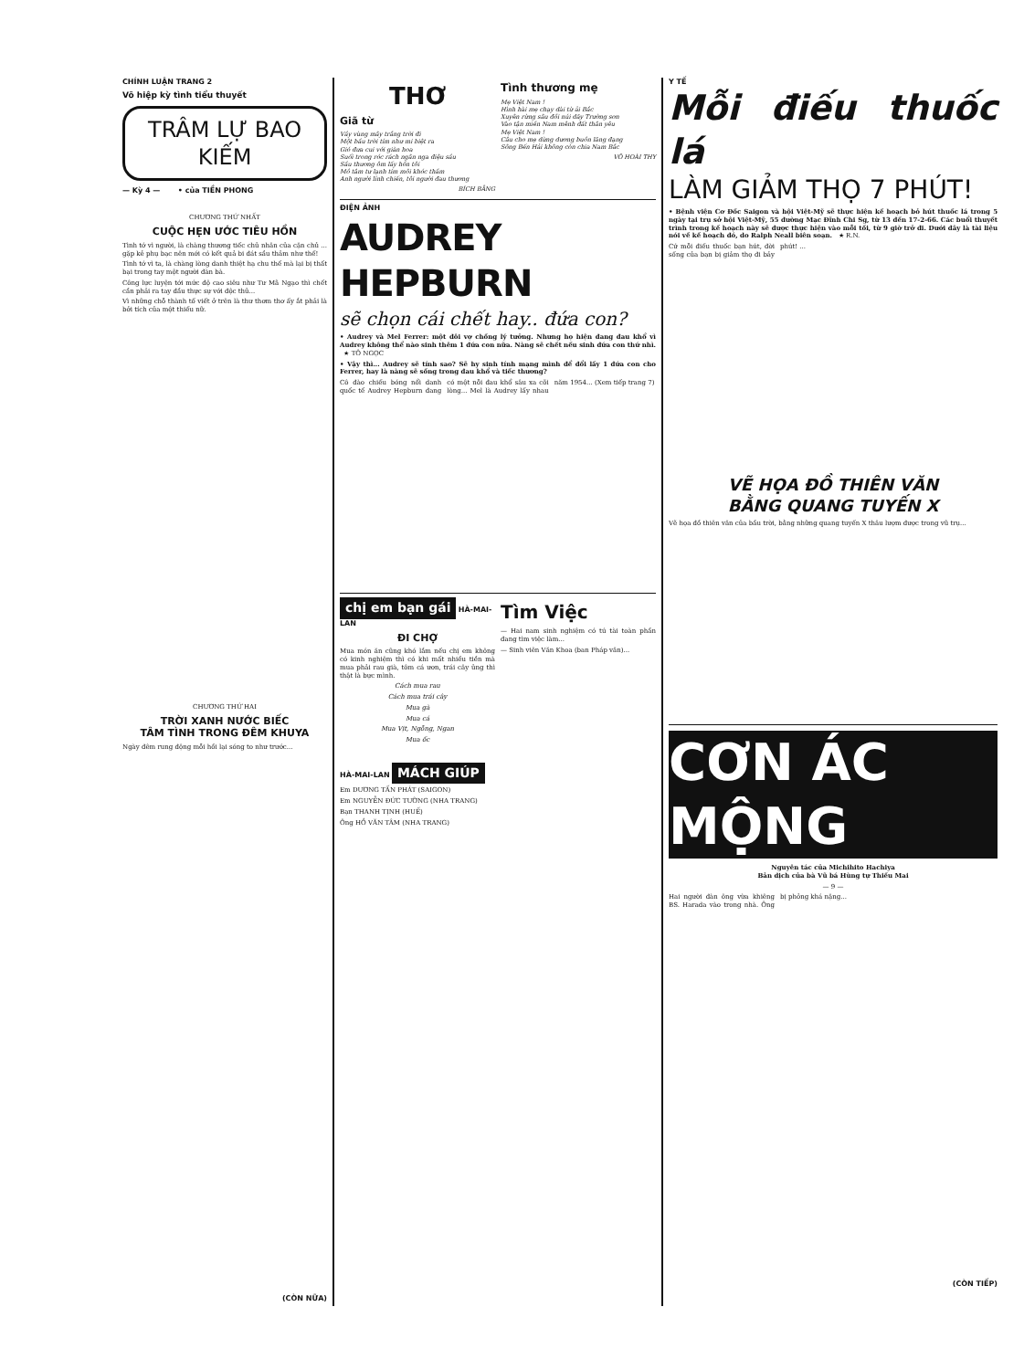CHÍNH LUẬN TRANG 2
Võ hiệp kỳ tình tiểu thuyết
TRÂM LỰ BAO KIẾM
— Kỳ 4 — • của TIỀN PHONG
CHƯƠNG THỨ NHẤT
CUỘC HẸN ƯỚC TIÊU HỒN
Tình tớ vì người, là chàng thương tiếc chủ nhân của cặn chủ ... gặp kẻ phụ bạc nên mới có kết quả bi đát sầu thảm như thế!
Tình tớ vì ta, là chàng lòng danh thiệt hạ chu thế mà lại bị thất bại trong tay một người đàn bà.
Công lực luyện tới mức độ cao siêu như Tư Mã Ngạo thì chết cần phải ra tay đầu thực sự với độc thủ...
Vì những chỗ thành tố viết ở trên là thư thơm thơ ấy ắt phải là bởi tích của một thiếu nữ.
CHƯƠNG THỨ HAI
TRỜI XANH NƯỚC BIẾC
TÂM TÌNH TRONG ĐÊM KHUYA
Ngày đêm rung động mỗi hồi lại sóng to như trước...
(CÒN NỮA)
THƠ
Giã từ
Vầy vùng mây trắng trời đi
Một bầu trời tím như mi biệt ra
Gió đưa cui với giàn hoa
Suối trong róc rách ngân nga điệu sầu
Sầu thương ôm lấy hồn tôi
Mồ tâm tư lạnh tím môi khóc thầm
Anh người lính chiến, tôi người đau thương
BÍCH BẰNG
Tình thương mẹ
Mẹ Việt Nam !
Hình hài mẹ chạy dài từ ải Bắc
Xuyên rừng sâu đồi núi dãy Trường sơn
Vào tận miền Nam mênh đất thân yêu
Mẹ Việt Nam !
Câu cho mẹ dừng dương buồn lãng đạng
Sông Bến Hải không còn chia Nam Bắc
VÕ HOÀI THY
ĐIỆN ẢNH
AUDREY HEPBURN
sẽ chọn cái chết hay.. đứa con?
• Audrey và Mel Ferrer: một đôi vợ chồng lý tưởng. Nhưng họ hiện đang đau khổ vì Audrey không thể nào sinh thêm 1 đứa con nữa. Nàng sẽ chết nếu sinh đứa con thứ nhì. ★ TÔ NGỌC
• Vậy thì... Audrey sẽ tính sao? Sẽ hy sinh tính mạng mình để đổi lấy 1 đứa con cho Ferrer, hay là nàng sẽ sống trong đau khổ và tiếc thương?
Cô đào chiếu bóng nổi danh quốc tế Audrey Hepburn đang có một nỗi đau khổ sâu xa cõi lòng... Mel là Audrey lấy nhau năm 1954... (Xem tiếp trang 7)
chị em bạn gái HÀ-MAI-LAN
ĐI CHỢ
Mua món ăn cũng khó lắm nếu chị em không có kinh nghiệm thì có khi mất nhiều tiền mà mua phải rau già, tôm cá ươn, trái cây ủng thì thật là bực mình.
Cách mua rau
Cách mua trái cây
Mua gà
Mua cá
Mua Vịt, Ngỗng, Ngan
Mua ốc
HÀ-MAI-LAN MÁCH GIÚP
Em DƯƠNG TẤN PHÁT (SAIGON)
Em NGUYỄN ĐỨC TƯỜNG (NHA TRANG)
Bạn THANH TỊNH (HUẾ)
Ông HỒ VĂN TÂM (NHA TRANG)
Tìm Việc
— Hai nam sinh nghiệm có tú tài toàn phần đang tìm việc làm...
— Sinh viên Văn Khoa (ban Pháp văn)...
Y TẾ
Mỗi điếu thuốc lá
LÀM GIẢM THỌ 7 PHÚT!
• Bệnh viện Cơ Đốc Saigon và hội Việt-Mỹ sẽ thực hiện kế hoạch bỏ hút thuốc lá trong 5 ngày tại trụ sở hội Việt-Mỹ, 55 đường Mạc Đĩnh Chi Sg, từ 13 đến 17-2-66. Các buổi thuyết trình trong kế hoạch này sẽ được thực hiện vào mỗi tối, từ 9 giờ trở đi. Dưới đây là tài liệu nói về kế hoạch đó, do Ralph Neall biên soạn. ★ R.N.
Cứ mỗi điếu thuốc bạn hút, đời sống của bạn bị giảm thọ đi bảy phút! ...
VẼ HỌA ĐỒ THIÊN VĂN
BẰNG QUANG TUYẾN X
Vẽ họa đồ thiên văn của bầu trời, bằng những quang tuyến X thâu lượm được trong vũ trụ...
CƠN ÁC MỘNG
Nguyên tác của Michihito Hachiya
Bản dịch của bà Vũ bá Hùng tự Thiếu Mai
— 9 —
Hai người đàn ông vừa khiêng BS. Harada vào trong nhà. Ông bị phỏng khá nặng...
(CÒN TIẾP)